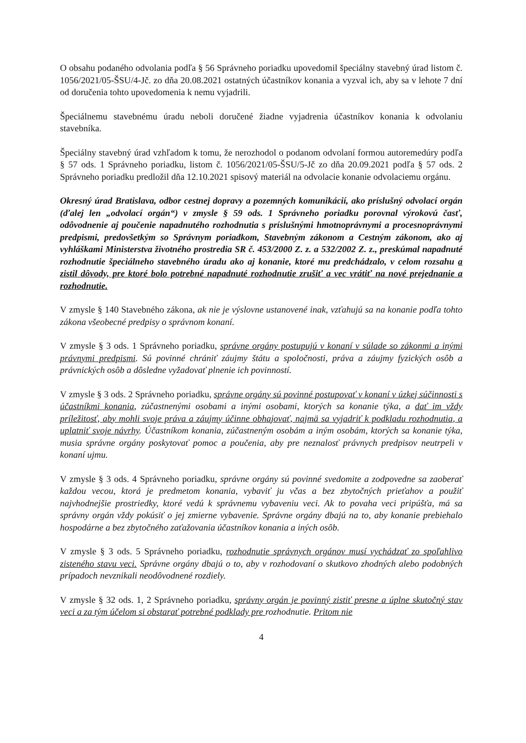O obsahu podaného odvolania podľa § 56 Správneho poriadku upovedomil špeciálny stavebný úrad listom č. 1056/2021/05-ŠSU/4-Jč. zo dňa 20.08.2021 ostatných účastníkov konania a vyzval ich, aby sa v lehote 7 dní od doručenia tohto upovedomenia k nemu vyjadrili.
Špeciálnemu stavebnému úradu neboli doručené žiadne vyjadrenia účastníkov konania k odvolaniu stavebníka.
Špeciálny stavebný úrad vzhľadom k tomu, že nerozhodol o podanom odvolaní formou autoremedúry podľa § 57 ods. 1 Správneho poriadku, listom č. 1056/2021/05-ŠSU/5-Jč zo dňa 20.09.2021 podľa § 57 ods. 2 Správneho poriadku predložil dňa 12.10.2021 spisový materiál na odvolacie konanie odvolaciemu orgánu.
Okresný úrad Bratislava, odbor cestnej dopravy a pozemných komunikácií, ako príslušný odvolací orgán (ďalej len „odvolací orgán“) v zmysle § 59 ods. 1 Správneho poriadku porovnal výrokovú časť, odôvodnenie aj poučenie napadnutého rozhodnutia s príslušnými hmotnoprávnymi a procesnoprávnymi predpismi, predovšetkým so Správnym poriadkom, Stavebným zákonom a Cestným zákonom, ako aj vyhláškami Ministerstva životného prostredia SR č. 453/2000 Z. z. a 532/2002 Z. z., preskúmal napadnuté rozhodnutie špeciálneho stavebného úradu ako aj konanie, ktoré mu predchádzalo, v celom rozsahu a zistil dôvody, pre ktoré bolo potrebné napadnuté rozhodnutie zrušiť a vec vrátiť na nové prejednanie a rozhodnutie.
V zmysle § 140 Stavebného zákona, ak nie je výslovne ustanovené inak, vzťahujú sa na konanie podľa tohto zákona všeobecné predpisy o správnom konaní.
V zmysle § 3 ods. 1 Správneho poriadku, správne orgány postupujú v konaní v súlade so zákonmi a inými právnymi predpismi. Sú povinné chrániť záujmy štátu a spoločnosti, práva a záujmy fyzických osôb a právnických osôb a dôsledne vyžadovať plnenie ich povinností.
V zmysle § 3 ods. 2 Správneho poriadku, správne orgány sú povinné postupovať v konaní v úzkej súčinnosti s účastníkmi konania, zúčastnenými osobami a inými osobami, ktorých sa konanie týka, a dať im vždy príležitosť, aby mohli svoje práva a záujmy účinne obhajovať, najmä sa vyjadriť k podkladu rozhodnutia, a uplatniť svoje návrhy. Účastníkom konania, zúčastneným osobám a iným osobám, ktorých sa konanie týka, musia správne orgány poskytovať pomoc a poučenia, aby pre neznalosť právnych predpisov neutrpeli v konaní ujmu.
V zmysle § 3 ods. 4 Správneho poriadku, správne orgány sú povinné svedomite a zodpovedne sa zaoberať každou vecou, ktorá je predmetom konania, vybaviť ju včas a bez zbytočných prieťahov a použiť najvhodnejšie prostriedky, ktoré vedú k správnemu vybaveniu veci. Ak to povaha veci pripúšťa, má sa správny orgán vždy pokúsiť o jej zmierne vybavenie. Správne orgány dbajú na to, aby konanie prebiehalo hospodárne a bez zbytočného zaťažovania účastníkov konania a iných osôb.
V zmysle § 3 ods. 5 Správneho poriadku, rozhodnutie správnych orgánov musí vychádzať zo spoľahlivo zisteného stavu veci. Správne orgány dbajú o to, aby v rozhodovaní o skutkovo zhodných alebo podobných prípadoch nevznikali neodôvodnené rozdiely.
V zmysle § 32 ods. 1, 2 Správneho poriadku, správny orgán je povinný zistiť presne a úplne skutočný stav veci a za tým účelom si obstarať potrebné podklady pre rozhodnutie. Pritom nie
4